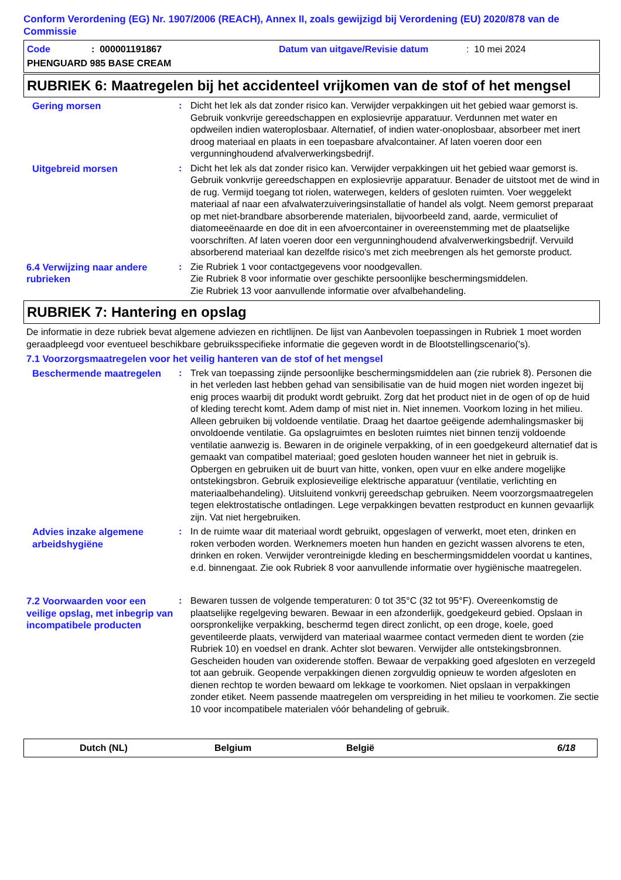Conform Verordening (EG) Nr. 1907/2006 (REACH), Annex II, zoals gewijzigd bij Verordening (EU) 2020/878 van de Commissie
Code: 000001191867 Datum van uitgave/Revisie datum: 10 mei 2024
PHENGUARD 985 BASE CREAM
RUBRIEK 6: Maatregelen bij het accidenteel vrijkomen van de stof of het mengsel
Gering morsen : Dicht het lek als dat zonder risico kan. Verwijder verpakkingen uit het gebied waar gemorst is. Gebruik vonkvrije gereedschappen en explosievrije apparatuur. Verdunnen met water en opdweilen indien wateroplosbaar. Alternatief, of indien water-onoplosbaar, absorbeer met inert droog materiaal en plaats in een toepasbare afvalcontainer. Af laten voeren door een vergunninghoudend afvalverwerkingsbedrijf.
Uitgebreid morsen : Dicht het lek als dat zonder risico kan. Verwijder verpakkingen uit het gebied waar gemorst is. Gebruik vonkvrije gereedschappen en explosievrije apparatuur. Benader de uitstoot met de wind in de rug. Vermijd toegang tot riolen, waterwegen, kelders of gesloten ruimten. Voer weggelekt materiaal af naar een afvalwaterzuiveringsinstallatie of handel als volgt. Neem gemorst preparaat op met niet-brandbare absorberende materialen, bijvoorbeeld zand, aarde, vermiculiet of diatomeeënaarde en doe dit in een afvoercontainer in overeenstemming met de plaatselijke voorschriften. Af laten voeren door een vergunninghoudend afvalverwerkingsbedrijf. Vervuild absorberend materiaal kan dezelfde risico's met zich meebrengen als het gemorste product.
6.4 Verwijzing naar andere rubrieken
: Zie Rubriek 1 voor contactgegevens voor noodgevallen.
Zie Rubriek 8 voor informatie over geschikte persoonlijke beschermingsmiddelen.
Zie Rubriek 13 voor aanvullende informatie over afvalbehandeling.
RUBRIEK 7: Hantering en opslag
De informatie in deze rubriek bevat algemene adviezen en richtlijnen. De lijst van Aanbevolen toepassingen in Rubriek 1 moet worden geraadpleegd voor eventueel beschikbare gebruiksspecifieke informatie die gegeven wordt in de Blootstellingscenario('s).
7.1 Voorzorgsmaatregelen voor het veilig hanteren van de stof of het mengsel
Beschermende maatregelen : Trek van toepassing zijnde persoonlijke beschermingsmiddelen aan (zie rubriek 8). Personen die in het verleden last hebben gehad van sensibilisatie van de huid mogen niet worden ingezet bij enig proces waarbij dit produkt wordt gebruikt. Zorg dat het product niet in de ogen of op de huid of kleding terecht komt. Adem damp of mist niet in. Niet innemen. Voorkom lozing in het milieu. Alleen gebruiken bij voldoende ventilatie. Draag het daartoe geëigende ademhalingsmasker bij onvoldoende ventilatie. Ga opslagruimtes en besloten ruimtes niet binnen tenzij voldoende ventilatie aanwezig is. Bewaren in de originele verpakking, of in een goedgekeurd alternatief dat is gemaakt van compatibel materiaal; goed gesloten houden wanneer het niet in gebruik is. Opbergen en gebruiken uit de buurt van hitte, vonken, open vuur en elke andere mogelijke ontstekingsbron. Gebruik explosieveilige elektrische apparatuur (ventilatie, verlichting en materiaalbehandeling). Uitsluitend vonkvrij gereedschap gebruiken. Neem voorzorgsmaatregelen tegen elektrostatische ontladingen. Lege verpakkingen bevatten restproduct en kunnen gevaarlijk zijn. Vat niet hergebruiken.
Advies inzake algemene arbeidshygiëne
: In de ruimte waar dit materiaal wordt gebruikt, opgeslagen of verwerkt, moet eten, drinken en roken verboden worden. Werknemers moeten hun handen en gezicht wassen alvorens te eten, drinken en roken. Verwijder verontreinigde kleding en beschermingsmiddelen voordat u kantines, e.d. binnengaat. Zie ook Rubriek 8 voor aanvullende informatie over hygiënische maatregelen.
7.2 Voorwaarden voor een veilige opslag, met inbegrip van incompatibele producten
: Bewaren tussen de volgende temperaturen: 0 tot 35°C (32 tot 95°F). Overeenkomstig de plaatselijke regelgeving bewaren. Bewaar in een afzonderlijk, goedgekeurd gebied. Opslaan in oorspronkelijke verpakking, beschermd tegen direct zonlicht, op een droge, koele, goed geventileerde plaats, verwijderd van materiaal waarmee contact vermeden dient te worden (zie Rubriek 10) en voedsel en drank. Achter slot bewaren. Verwijder alle ontstekingsbronnen. Gescheiden houden van oxiderende stoffen. Bewaar de verpakking goed afgesloten en verzegeld tot aan gebruik. Geopende verpakkingen dienen zorgvuldig opnieuw te worden afgesloten en dienen rechtop te worden bewaard om lekkage te voorkomen. Niet opslaan in verpakkingen zonder etiket. Neem passende maatregelen om verspreiding in het milieu te voorkomen. Zie sectie 10 voor incompatibele materialen vóór behandeling of gebruik.
Dutch (NL) Belgium België 6/18